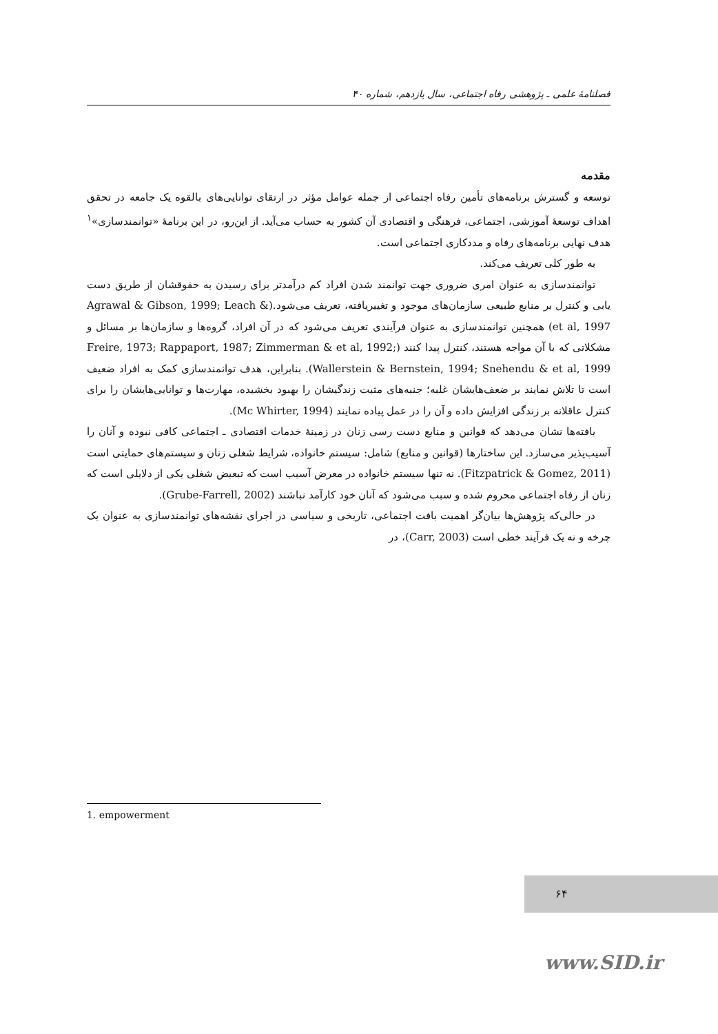فصلنامهٔ علمی ـ پژوهشی رفاه اجتماعی، سال یازدهم، شماره ۴۰
مقدمه
توسعه و گسترش برنامه‌های تأمین رفاه اجتماعی از جمله عوامل مؤثر در ارتقای توانایی‌های بالقوه یک جامعه در تحقق اهداف توسعهٔ آموزشی، اجتماعی، فرهنگی و اقتصادی آن کشور به حساب می‌آید. از این‌رو، در این برنامهٔ «توانمندسازی»<sup>۱</sup> هدف نهایی برنامه‌های رفاه و مددکاری اجتماعی است.
به طور کلی تعریف می‌کند.
توانمندسازی به عنوان امری ضروری جهت توانمند شدن افراد کم درآمدتر برای رسیدن به حقوقشان از طریق دست یابی و کنترل بر منابع طبیعی سازمان‌های موجود و تغییریافته، تعریف می‌شود.(Agrawal & Gibson, 1999; Leach & et al, 1997) همچنین توانمندسازی به عنوان فرآیندی تعریف می‌شود که در آن افراد، گروه‌ها و سازمان‌ها بر مسائل و مشکلاتی که با آن مواجه هستند، کنترل پیدا کنند (Freire, 1973; Rappaport, 1987; Zimmerman & et al, 1992; Wallerstein & Bernstein, 1994; Snehendu & et al, 1999). بنابراین، هدف توانمندسازی کمک به افراد ضعیف است تا تلاش نمایند بر ضعف‌هایشان غلبه؛ جنبه‌های مثبت زندگیشان را بهبود بخشیده، مهارت‌ها و توانایی‌هایشان را برای کنترل عاقلانه بر زندگی افزایش داده و آن را در عمل پیاده نمایند (Mc Whirter, 1994).
یافته‌ها نشان می‌دهد که قوانین و منابع دست رسی زنان در زمینهٔ خدمات اقتصادی ـ اجتماعی کافی نبوده و آنان را آسیب‌پذیر می‌سازد. این ساختارها (قوانین و منابع) شامل: سیستم خانواده، شرایط شغلی زنان و سیستم‌های حمایتی است (Fitzpatrick & Gomez, 2011). نه تنها سیستم خانواده در معرض آسیب است که تبعیض شغلی یکی از دلایلی است که زنان از رفاه اجتماعی محروم شده و سبب می‌شود که آنان خود کارآمد نباشند (Grube-Farrell, 2002).
در حالی‌که پژوهش‌ها بیان‌گر اهمیت بافت اجتماعی، تاریخی و سیاسی در اجرای نقشه‌های توانمندسازی به عنوان یک چرخه و نه یک فرآیند خطی است (Carr, 2003)، در
1. empowerment
۶۴
www.SID.ir